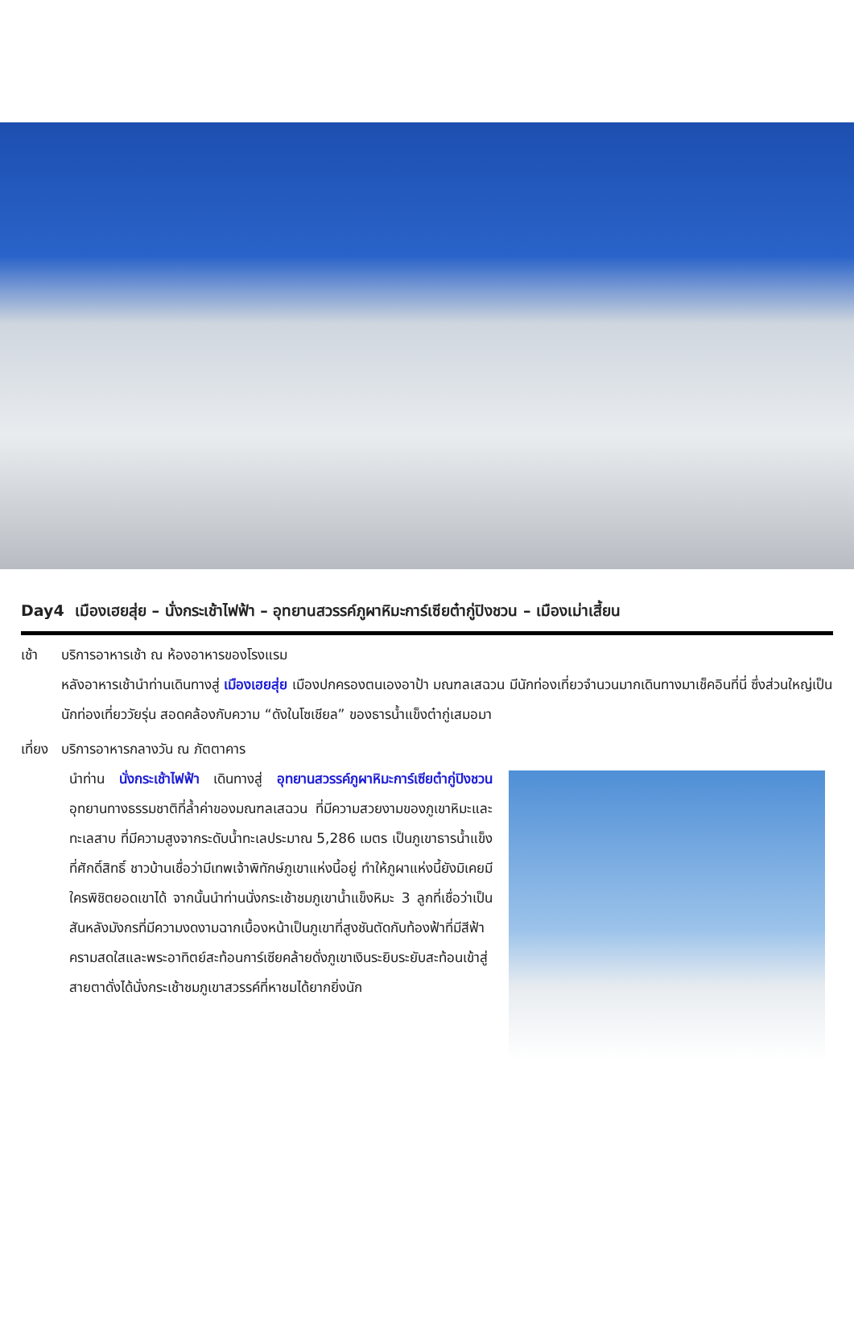Day4 เมืองเฮยสุ่ย – นั่งกระเช้าไฟฟ้า – อุทยานสวรรค์ภูผาหิมะการ์เซียต๋ากู่ปิงชวน – เมืองเม่าเสี้ยน
เช้า บริการอาหารเช้า ณ ห้องอาหารของโรงแรม
หลังอาหารเช้านำท่านเดินทางสู่ เมืองเฮยสุ่ย เมืองปกครองตนเองอาป้า มณฑลเสฉวน มีนักท่องเที่ยวจำนวนมากเดินทางมาเช็คอินที่นี่ ซึ่งส่วนใหญ่เป็นนักท่องเที่ยววัยรุ่น สอดคล้องกับความ “ดังในโซเชียล” ของธารน้ำแข็งต๋ากู่เสมอมา
เที่ยง
บริการอาหารกลางวัน ณ ภัตตาคาร
นำท่าน นั่งกระเช้าไฟฟ้า เดินทางสู่ อุทยานสวรรค์ภูผาหิมะการ์เซียต๋ากู่ปิงชวน อุทยานทางธรรมชาติที่ล้ำค่าของมณฑลเสฉวน ที่มีความสวยงามของภูเขาหิมะและทะเลสาบ ที่มีความสูงจากระดับน้ำทะเลประมาณ 5,286 เมตร เป็นภูเขาธารน้ำแข็งที่ศักดิ์สิทธิ์ ชาวบ้านเชื่อว่ามีเทพเจ้าพิทักษ์ภูเขาแห่งนี้อยู่ ทำให้ภูผาแห่งนี้ยังมิเคยมีใครพิชิตยอดเขาได้ จากนั้นนำท่านนั่งกระเช้าชมภูเขาน้ำแข็งหิมะ 3 ลูกที่เชื่อว่าเป็น สันหลังมังกรที่มีความงดงามฉากเบื้องหน้าเป็นภูเขาที่สูงชันตัดกับท้องฟ้าที่มีสีฟ้าครามสดใสและพระอาทิตย์สะท้อนการ์เซียคล้ายดั่งภูเขาเงินระยิบระยับสะท้อนเข้าสู่สายตาดั่งได้นั่งกระเช้าชมภูเขาสวรรค์ที่หาชมได้ยากยิ่งนัก